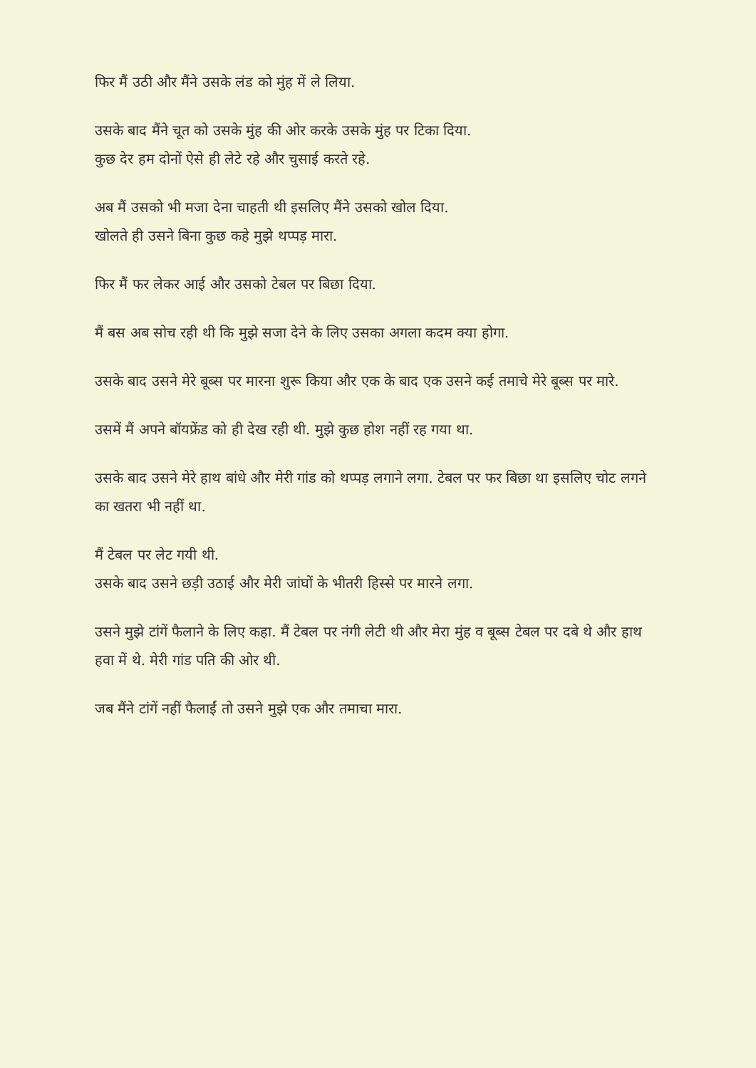फिर मैं उठी और मैंने उसके लंड को मुंह में ले लिया.
उसके बाद मैंने चूत को उसके मुंह की ओर करके उसके मुंह पर टिका दिया.
कुछ देर हम दोनों ऐसे ही लेटे रहे और चुसाई करते रहे.
अब मैं उसको भी मजा देना चाहती थी इसलिए मैंने उसको खोल दिया.
खोलते ही उसने बिना कुछ कहे मुझे थप्पड़ मारा.
फिर मैं फर लेकर आई और उसको टेबल पर बिछा दिया.
मैं बस अब सोच रही थी कि मुझे सजा देने के लिए उसका अगला कदम क्या होगा.
उसके बाद उसने मेरे बूब्स पर मारना शुरू किया और एक के बाद एक उसने कई तमाचे मेरे बूब्स पर मारे.
उसमें मैं अपने बॉयफ्रेंड को ही देख रही थी. मुझे कुछ होश नहीं रह गया था.
उसके बाद उसने मेरे हाथ बांधे और मेरी गांड को थप्पड़ लगाने लगा. टेबल पर फर बिछा था इसलिए चोट लगने का खतरा भी नहीं था.
मैं टेबल पर लेट गयी थी.
उसके बाद उसने छड़ी उठाई और मेरी जांघों के भीतरी हिस्से पर मारने लगा.
उसने मुझे टांगें फैलाने के लिए कहा. मैं टेबल पर नंगी लेटी थी और मेरा मुंह व बूब्स टेबल पर दबे थे और हाथ हवा में थे. मेरी गांड पति की ओर थी.
जब मैंने टांगें नहीं फैलाईं तो उसने मुझे एक और तमाचा मारा.